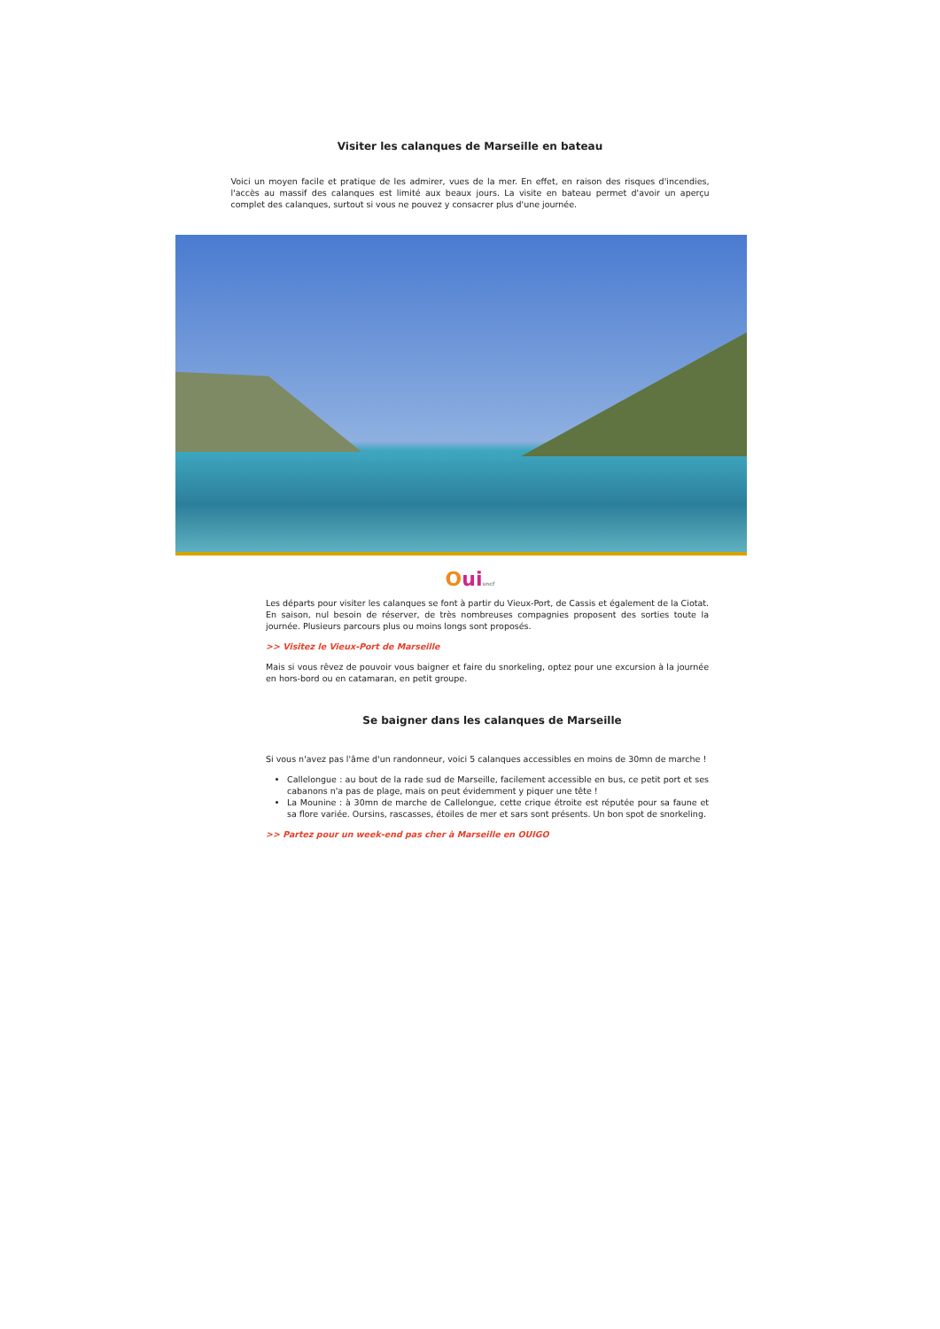Visiter les calanques de Marseille en bateau
Voici un moyen facile et pratique de les admirer, vues de la mer. En effet, en raison des risques d'incendies, l'accès au massif des calanques est limité aux beaux jours. La visite en bateau permet d'avoir un aperçu complet des calanques, surtout si vous ne pouvez y consacrer plus d'une journée.
Ouisncf
Les départs pour visiter les calanques se font à partir du Vieux-Port, de Cassis et également de la Ciotat. En saison, nul besoin de réserver, de très nombreuses compagnies proposent des sorties toute la journée. Plusieurs parcours plus ou moins longs sont proposés.
>> Visitez le Vieux-Port de Marseille
Mais si vous rêvez de pouvoir vous baigner et faire du snorkeling, optez pour une excursion à la journée en hors-bord ou en catamaran, en petit groupe.
Se baigner dans les calanques de Marseille
Si vous n'avez pas l'âme d'un randonneur, voici 5 calanques accessibles en moins de 30mn de marche !
Callelongue : au bout de la rade sud de Marseille, facilement accessible en bus, ce petit port et ses cabanons n'a pas de plage, mais on peut évidemment y piquer une tête !
La Mounine : à 30mn de marche de Callelongue, cette crique étroite est réputée pour sa faune et sa flore variée. Oursins, rascasses, étoiles de mer et sars sont présents. Un bon spot de snorkeling.
>> Partez pour un week-end pas cher à Marseille en OUIGO